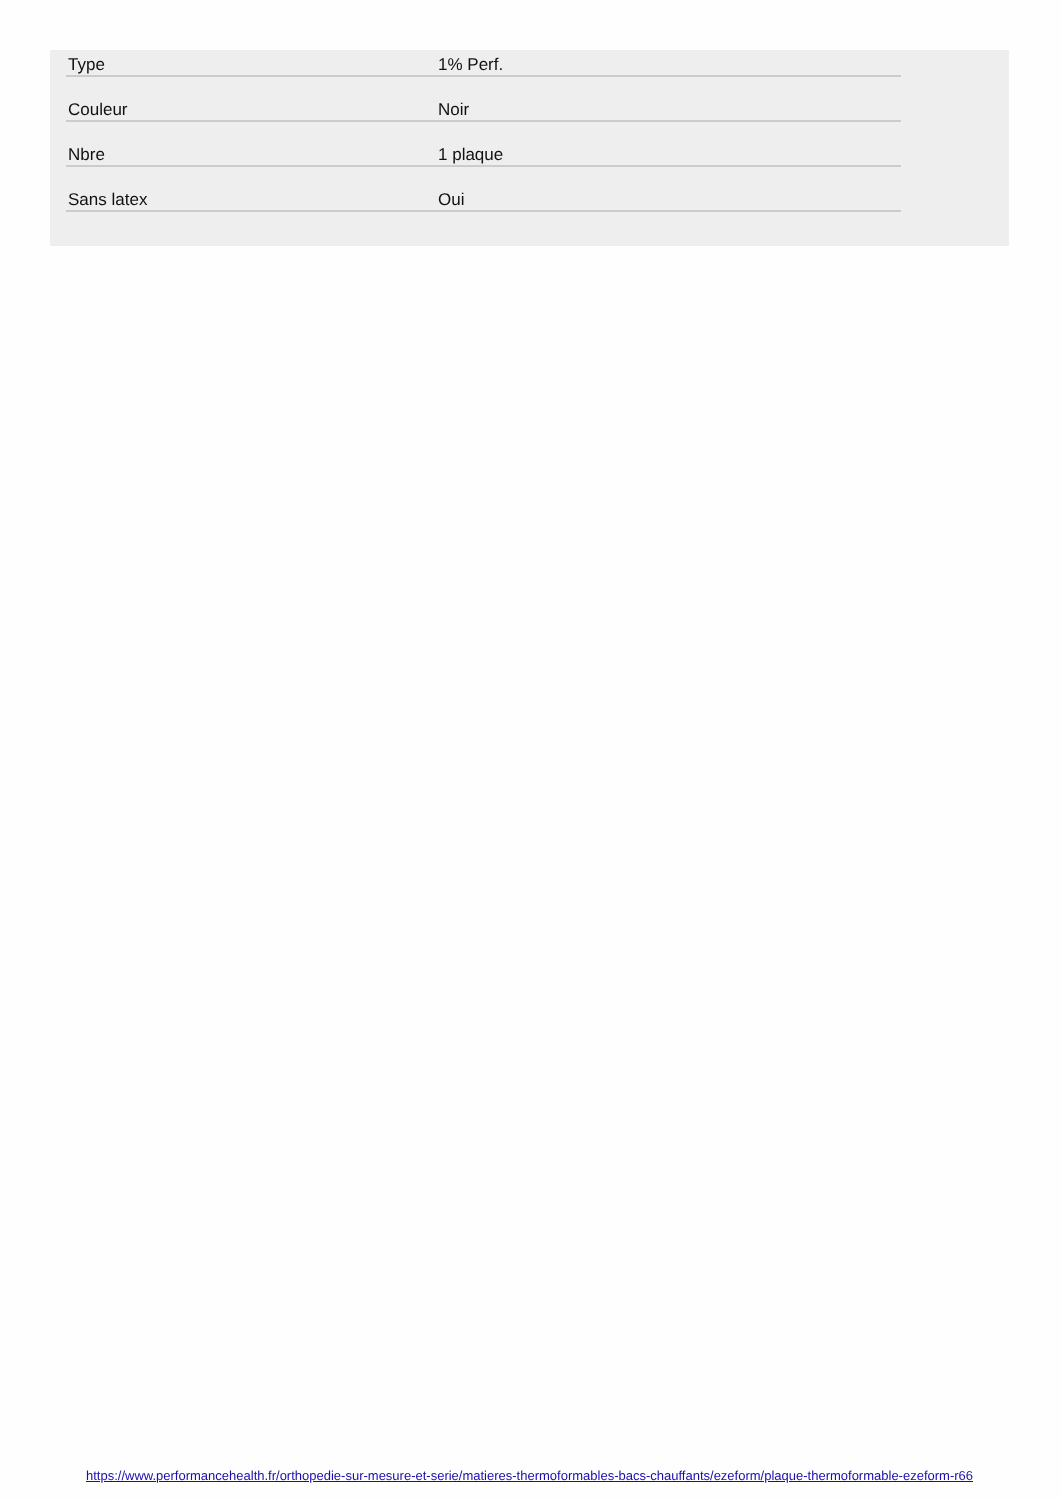| Type | 1% Perf. |
| Couleur | Noir |
| Nbre | 1 plaque |
| Sans latex | Oui |
https://www.performancehealth.fr/orthopedie-sur-mesure-et-serie/matieres-thermoformables-bacs-chauffants/ezeform/plaque-thermoformable-ezeform-r66